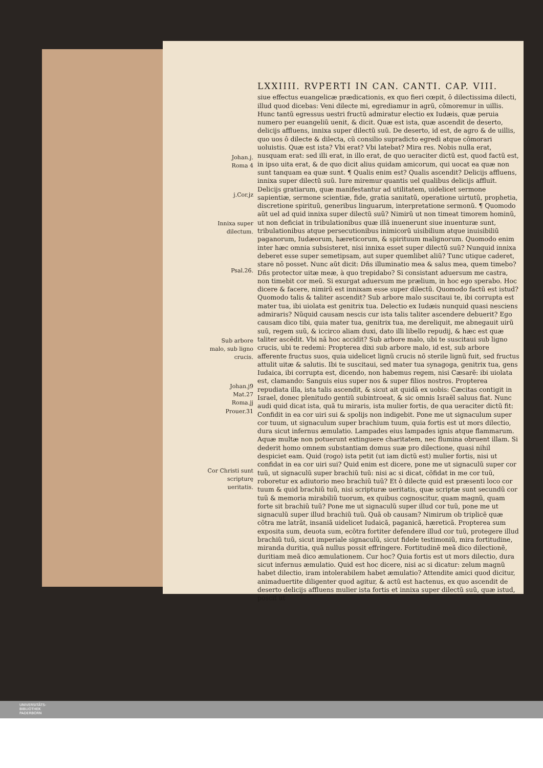Johan.j.
Roma 4
j.Cor.jz
Innixa super dilectum.
Psal.26.
Sub arbore malo, sub ligno crucis.
Johan.j9
Mat.27
Roma.jj
Prouer.31
Cor Christi sunt scripturę ueritatis.
LXXIIII. RVPERTI IN CAN. CANTI. CAP. VIII.
siue effectus euangelicæ prædicationis, ex quo fieri cœpit, ô dilectissima dilecti, illud quod dicebas: Veni dilecte mi, egrediamur in agrũ, cõmoremur in uillis. Hunc tantũ egressus uestri fructũ admiratur electio ex Iudæis, quæ peruia numero per euangeliũ uenit, & dicit. Quæ est ista, quæ ascendit de deserto, delicijs affluens, innixa super dilectũ suũ. De deserto, id est, de agro & de uillis, quo uos ô dilecte & dilecta, cũ consilio supradicto egredi atque cõmorari uoluistis. Quæ est ista? Vbi erat? Vbi latebat? Mira res. Nobis nulla erat, nusquam erat: sed illi erat, in illo erat, de quo ueraciter dictũ est, quod factũ est, in ipso uita erat, & de quo dicit alius quidam amicorum, qui uocat ea quæ non sunt tanquam ea quæ sunt. ¶ Qualis enim est? Qualis ascendit? Delicijs affluens, innixa super dilectũ suũ. Iure miremur quantis uel qualibus delicijs affluit. Delicijs gratiarum, quæ manifestantur ad utilitatem, uidelicet sermone sapientiæ, sermone scientiæ, fide, gratia sanitatũ, operatione uirtutũ, prophetia, discretione spirituũ, generibus linguarum, interpretatione sermonũ. ¶ Quomodo aũt uel ad quid innixa super dilectũ suũ? Nimirũ ut non timeat timorem hominũ, ut non deficiat in tribulationibus quæ illã inuenerunt siue inuenturæ sunt, tribulationibus atque persecutionibus inimicorũ uisibilium atque inuisibiliũ paganorum, Iudæorum, hæreticorum, & spirituum malignorum. Quomodo enim inter hæc omnia subsisteret, nisi innixa esset super dilectũ suũ? Nunquid innixa deberet esse super semetipsam, aut super quemlibet aliũ? Tunc utique caderet, stare nõ posset. Nunc aũt dicit: Dñs illuminatio mea & salus mea, quem timebo? Dñs protector uitæ meæ, à quo trepidabo? Si consistant aduersum me castra, non timebit cor meũ. Si exurgat aduersum me prælium, in hoc ego sperabo. Hoc dicere & facere, nimirũ est innixam esse super dilectũ. Quomodo factũ est istud? Quomodo talis & taliter ascendit? Sub arbore malo suscitaui te, ibi corrupta est mater tua, ibi uiolata est genitrix tua. Delectio ex Iudæis nunquid quasi nesciens admiraris? Nũquid causam nescis cur ista talis taliter ascendere debuerit? Ego causam dico tibi, quia mater tua, genitrix tua, me dereliquit, me abnegauit uirũ suũ, regem suũ, & iccirco aliam duxi, dato illi libello repudij, & hæc est quæ taliter ascẽdit. Vbi nã hoc accidit? Sub arbore malo, ubi te suscitaui sub ligno crucis, ubi te redemi: Propterea dixi sub arbore malo, id est, sub arbore afferente fructus suos, quia uidelicet lignũ crucis nõ sterile lignũ fuit, sed fructus attulit uitæ & salutis. Ibi te suscitaui, sed mater tua synagoga, genitrix tua, gens Iudaica, ibi corrupta est, dicendo, non habemus regem, nisi Cæsarẽ: ibi uiolata est, clamando: Sanguis eius super nos & super filios nostros. Propterea repudiata illa, ista talis ascendit, & sicut ait quidã ex uobis: Cæcitas contigit in Israel, donec plenitudo gentiũ subintroeat, & sic omnis Israël saluus fiat. Nunc audi quid dicat ista, quã tu miraris, ista mulier fortis, de qua ueraciter dictũ fit: Confidit in ea cor uiri sui & spolijs non indigebit. Pone me ut signaculum super cor tuum, ut signaculum super brachium tuum, quia fortis est ut mors dilectio, dura sicut infernus æmulatio. Lampades eius lampades ignis atque flammarum. Aquæ multæ non potuerunt extinguere charitatem, nec flumina obruent illam. Si dederit homo omnem substantiam domus suæ pro dilectione, quasi nihil despiciet eam. Quid (rogo) ista petit (ut iam dictũ est) mulier fortis, nisi ut confidat in ea cor uiri sui? Quid enim est dicere, pone me ut signaculũ super cor tuũ, ut signaculũ super brachiũ tuũ: nisi ac si dicat, cõfidat in me cor tuũ, roboretur ex adiutorio meo brachiũ tuũ? Et ô dilecte quid est præsenti loco cor tuum & quid brachiũ tuũ, nisi scripturæ ueritatis, quæ scriptæ sunt secundũ cor tuũ & memoria mirabiliũ tuorum, ex quibus cognoscitur, quam magnũ, quam forte sit brachiũ tuũ? Pone me ut signaculũ super illud cor tuũ, pone me ut signaculũ super illud brachiũ tuũ. Quã ob causam? Nimirum ob triplicẽ quæ cõtra me latrãt, insaniã uidelicet Iudaicã, paganicã, hæreticã. Propterea sum exposita sum, deuota sum, ecõtra fortiter defendere illud cor tuũ, protegere illud brachiũ tuũ, sicut imperiale signaculũ, sicut fidele testimoniũ, mira fortitudine, miranda duritia, quã nullus possit effringere. Fortitudinẽ meã dico dilectionẽ, duritiam meã dico æmulationem. Cur hoc? Quia fortis est ut mors dilectio, dura sicut infernus æmulatio. Quid est hoc dicere, nisi ac si dicatur: zelum magnũ habet dilectio, iram intolerabilem habet æmulatio? Attendite amici quod dicitur, animaduertite diligenter quod agitur, & actũ est hactenus, ex quo ascendit de deserto delicijs affluens mulier ista fortis et innixa super dilectũ suũ, quæ istud, poscit ut
UNIVERSITÄTS-
BIBLIOTHEK
PADERBORN